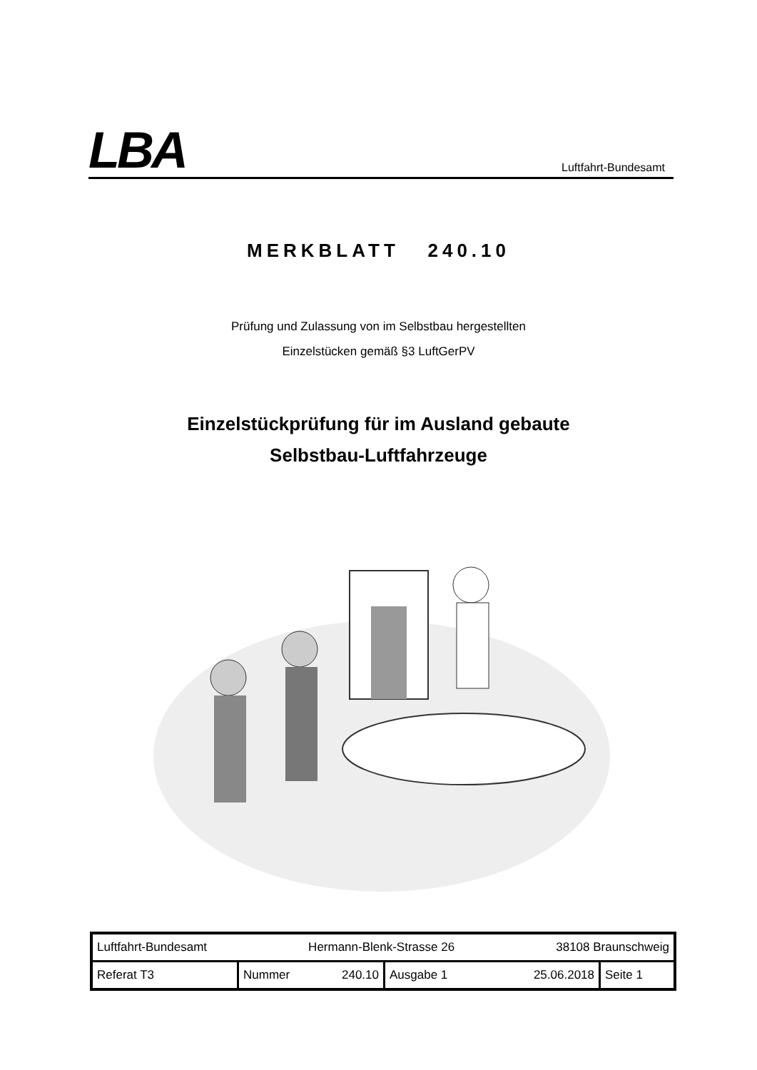LBA
Luftfahrt-Bundesamt
MERKBLATT 240.10
Prüfung und Zulassung von im Selbstbau hergestellten
Einzelstücken gemäß §3 LuftGerPV
Einzelstückprüfung für im Ausland gebaute
Selbstbau-Luftfahrzeuge
| Luftfahrt-Bundesamt Hermann-Blenk-Strasse 26 38108 Braunschweig | | | |
| Referat T3 | Nummer 240.10 | Ausgabe 1 25.06.2018 | Seite 1 |